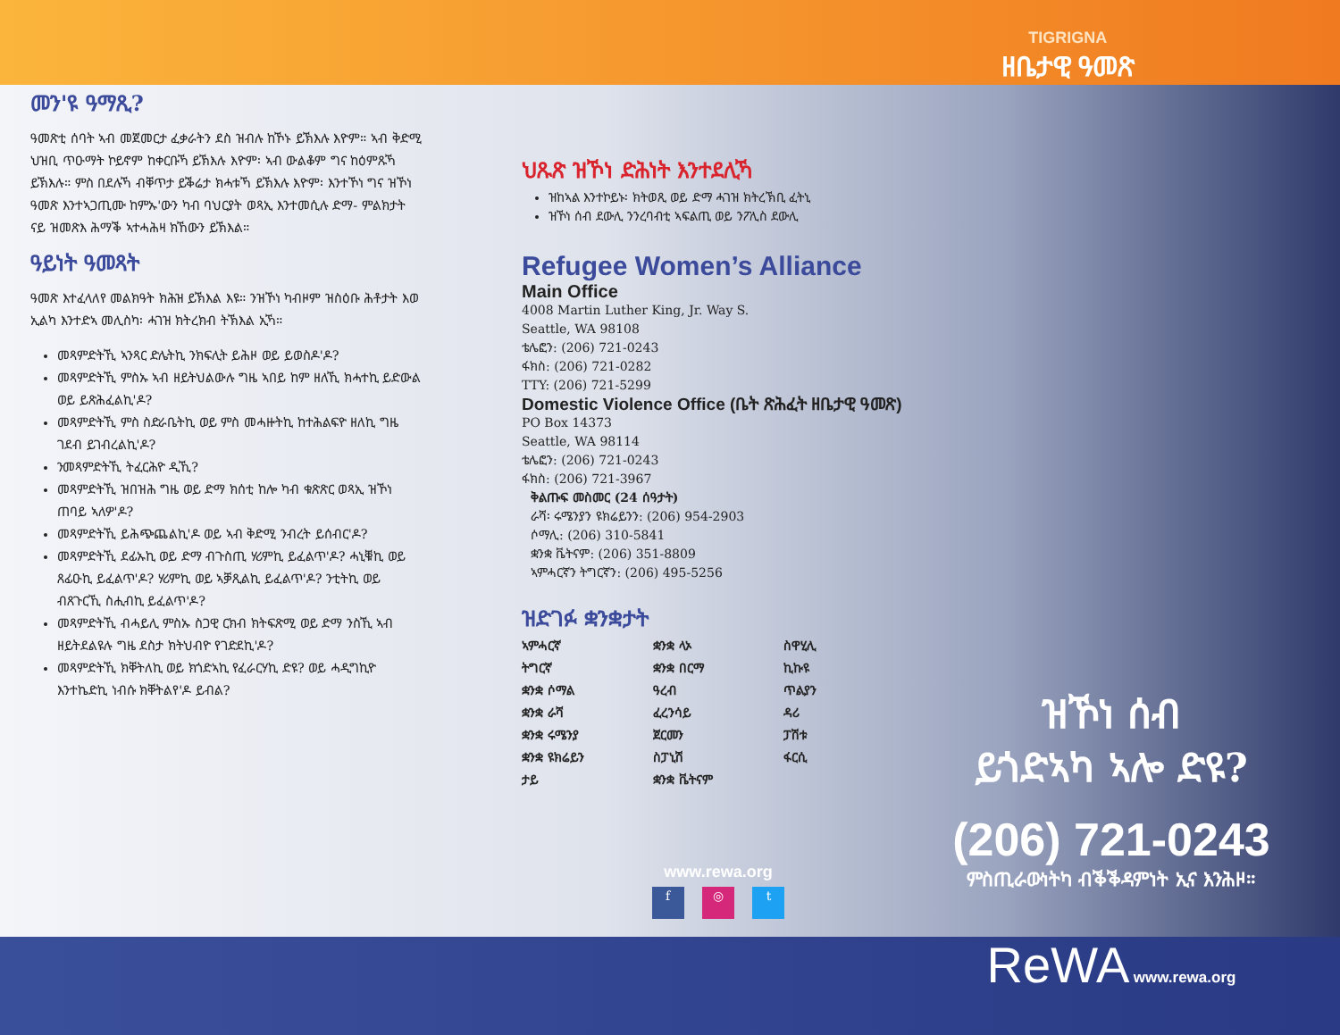TIGRIGNA
ዘቤታዊ ዓመጽ
መን'ዩ ዓማጺ?
ዓመጽቲ ሰባት ኣብ መጀመርታ ፈቃራትን ደስ ዝብሉ ከኾኑ ይኽእሉ እዮም። ኣብ ቅድሚ ህዝቢ ጥዑማት ኮይኖም ከቀርቡኻ ይኽእሉ እዮም፡ ኣብ ውልቆም ግና ከዕምጹኻ ይኽእሉ። ምስ በደሉኻ ብቐጥታ ይቕሬታ ክሓቱኻ ይኽእሉ እዮም፡ እንተኾነ ግና ዝኾነ ዓመጽ እንተኣጋጢሙ ከምኡ'ውን ካብ ባህርያት ወጻኢ እንተመሲሉ ድማ- ምልክታት ናይ ዝመጽእ ሕማቕ ኣተሓሕዛ ክኸውን ይኽእል።
ዓይነት ዓመጻት
ዓመጽ እተፈላለየ መልክዓት ክሕዝ ይኽእል እዩ። ንዝኾነ ካብዞም ዝስዕቡ ሕቶታት እወ ኢልካ እንተድኣ መሊስካ፡ ሓገዝ ክትረክብ ትኽእል ኢኻ።
መጻምድትኺ ኣንጻር ድሌትኪ ንክፍሊት ይሕዞ ወይ ይወስዶ'ዶ?
መጻምድትኺ ምስኡ ኣብ ዘይትህልውሉ ግዜ ኣበይ ከም ዘለኺ ክሓተኪ ይድውል ወይ ይጽሕፈልኪ'ዶ?
መጻምድትኺ ምስ ስድራቤትኪ ወይ ምስ መሓዙትኪ ከተሕልፍዮ ዘለኪ ግዜ ገደብ ይገብረልኪ'ዶ?
ንመጻምድትኺ ትፈርሕዮ ዲኺ?
መጻምድትኺ ዝበዝሕ ግዜ ወይ ድማ ክሰቲ ከሎ ካብ ቁጽጽር ወጻኢ ዝኾነ ጠባይ ኣለዎ'ዶ?
መጻምድትኺ ይሕጭጨልኪ'ዶ ወይ ኣብ ቅድሚ ንብረት ይሰብር'ዶ?
መጻምድትኺ ደፊኡኪ ወይ ድማ ብጉስጢ ሃሪምኪ ይፈልጥ'ዶ? ሓኒቑኪ ወይ ጸፊዑኪ ይፈልጥ'ዶ? ሃሪምኪ ወይ ኣቓጺልኪ ይፈልጥ'ዶ? ንቲትኪ ወይ ብጸጉርኺ ስሒብኪ ይፈልጥ'ዶ?
መጻምድትኺ ብሓይሊ ምስኡ ስጋዊ ርክብ ክትፍጽሚ ወይ ድማ ንስኺ ኣብ ዘይትደልዩሉ ግዜ ደስታ ክትህብዮ የገድደኪ'ዶ?
መጻምድትኺ ክቐትለኪ ወይ ክጎድኣኪ የፈራርሃኪ ድዩ? ወይ ሓዲግኪዮ እንተኬድኪ ነብሱ ክቐትልየ'ዶ ይብል?
ህጹጽ ዝኾነ ድሕነት እንተደሊኻ
ዝከኣል እንተኮይኑ፡ ክትወጺ ወይ ድማ ሓገዝ ክትረኽቢ ፈትኒ
ዝኾነ ሰብ ደውሊ ንንረባብቲ ኣፍልጢ ወይ ንፖሊስ ደውሊ
Refugee Women’s Alliance
Main Office
4008 Martin Luther King, Jr. Way S.
Seattle, WA 98108
ቴሌፎን: (206) 721-0243
ፋክስ: (206) 721-0282
TTY: (206) 721-5299
Domestic Violence Office (ቤት ጽሕፈት ዘቤታዊ ዓመጽ)
PO Box 14373
Seattle, WA 98114
ቴሌፎን: (206) 721-0243
ፋክስ: (206) 721-3967
ቅልጡፍ መስመር (24 ሰዓታት)
ራሻ፡ ሩሜንያን ዩክሬይንን: (206) 954-2903
ሶማሊ: (206) 310-5841
ቋንቋ ቬትናም: (206) 351-8809
ኣምሓርኛን ትግርኛን: (206) 495-5256
ዝድገፉ ቋንቋታት
ኣምሓርኛ ቋንቋ ላኦ ስዋሂሊ ትግርኛ ቋንቋ በርማ ኪኩዩ ቋንቋ ሶማል ዓረብ ጥልያን ቋንቋ ራሻ ፈረንሳይ ዳሪ ቋንቋ ሩሜንያ ጀርመን ፓሽቱ ቋንቋ ዩክሬይን ስፓኒሽ ፋርሲ ታይ ቋንቋ ቬትናም
www.rewa.org
f ◎ t
ዝኾነ ሰብ
ይጎድኣካ ኣሎ ድዩ?
(206) 721-0243
ምስጢራውነትካ ብቕቕዳምነት ኢና እንሕዞ።
ReWA www.rewa.org